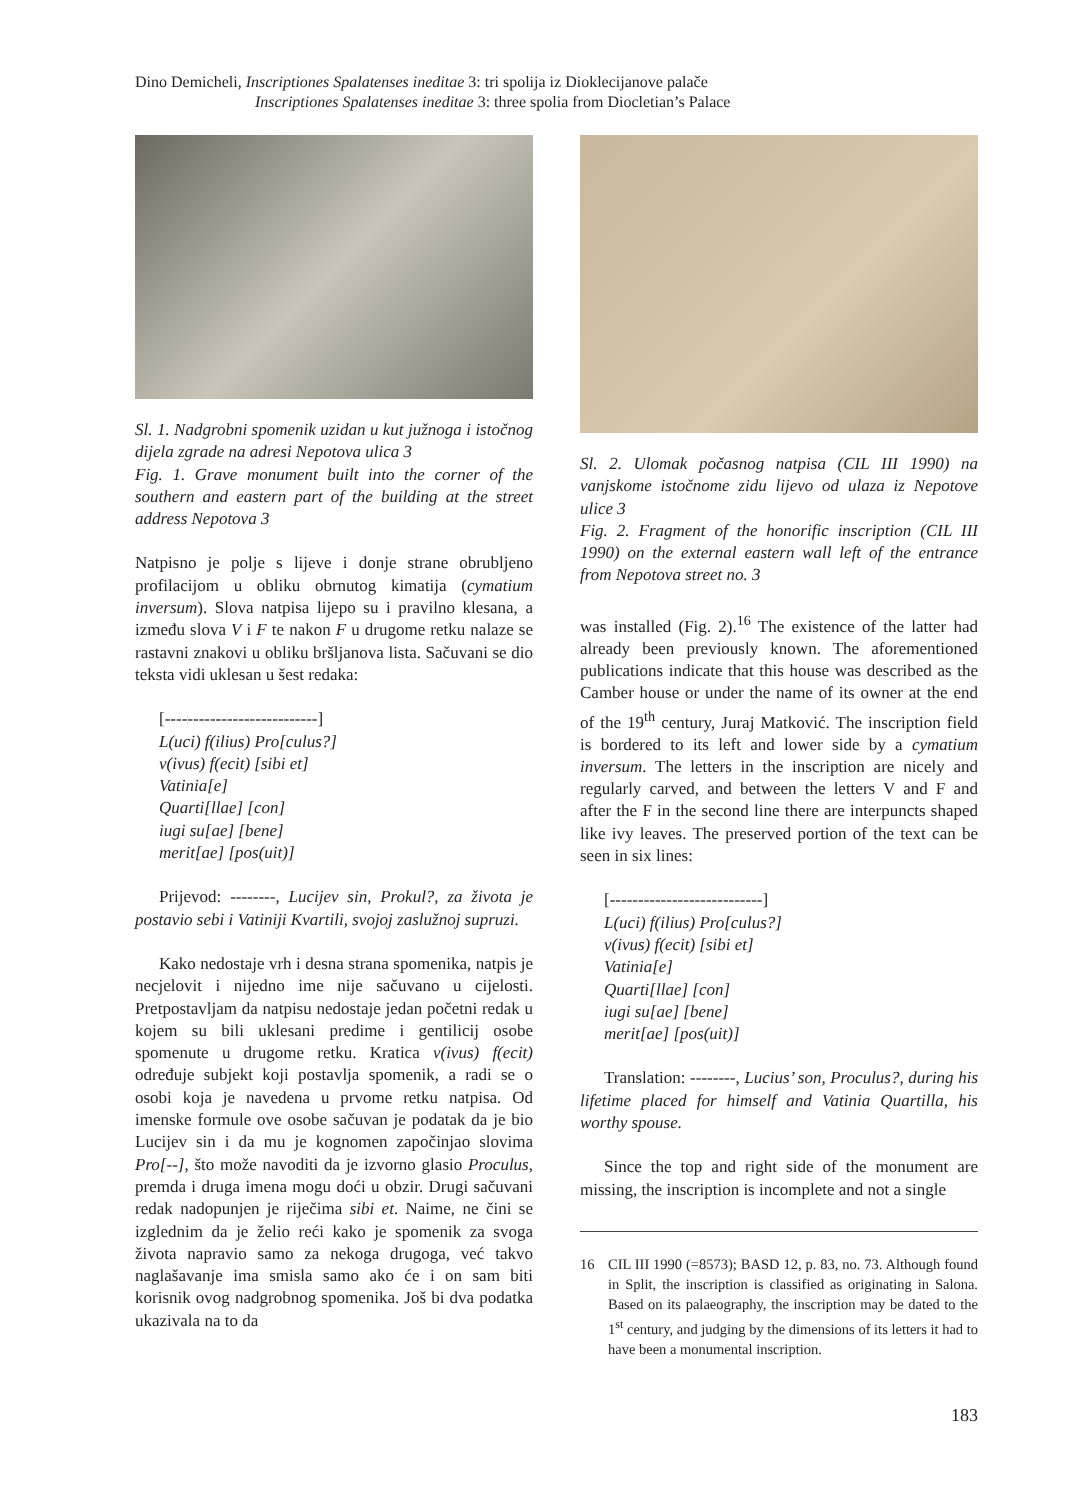Dino Demicheli, Inscriptiones Spalatenses ineditae 3: tri spolija iz Dioklecijanove palače
Inscriptiones Spalatenses ineditae 3: three spolia from Diocletian’s Palace
Sl. 1. Nadgrobni spomenik uzidan u kut južnoga i istočnog dijela zgrade na adresi Nepotova ulica 3
Fig. 1. Grave monument built into the corner of the southern and eastern part of the building at the street address Nepotova 3
Natpisno je polje s lijeve i donje strane obrubljeno profilacijom u obliku obrnutog kimatija (cymatium inversum). Slova natpisa lijepo su i pravilno klesana, a između slova V i F te nakon F u drugome retku nalaze se rastavni znakovi u obliku bršljanova lista. Sačuvani se dio teksta vidi uklesan u šest redaka:
[---------------------------]
L(uci) f(ilius) Pro[culus?]
v(ivus) f(ecit) [sibi et]
Vatinia[e]
Quarti[llae] [con]
iugi su[ae] [bene]
merit[ae] [pos(uit)]
Prijevod: --------, Lucijev sin, Prokul?, za života je postavio sebi i Vatiniji Kvartili, svojoj zaslužnoj supruzi.
Kako nedostaje vrh i desna strana spomenika, natpis je necjelovit i nijedno ime nije sačuvano u cijelosti. Pretpostavljam da natpisu nedostaje jedan početni redak u kojem su bili uklesani predime i gentilicij osobe spomenute u drugome retku. Kratica v(ivus) f(ecit) određuje subjekt koji postavlja spomenik, a radi se o osobi koja je navedena u prvome retku natpisa. Od imenske formule ove osobe sačuvan je podatak da je bio Lucijev sin i da mu je kognomen započinjao slovima Pro[--], što može navoditi da je izvorno glasio Proculus, premda i druga imena mogu doći u obzir. Drugi sačuvani redak nadopunjen je riječima sibi et. Naime, ne čini se izglednim da je želio reći kako je spomenik za svoga života napravio samo za nekoga drugoga, već takvo naglašavanje ima smisla samo ako će i on sam biti korisnik ovog nadgrobnog spomenika. Još bi dva podatka ukazivala na to da
Sl. 2. Ulomak počasnog natpisa (CIL III 1990) na vanjskome istočnome zidu lijevo od ulaza iz Nepotove ulice 3
Fig. 2. Fragment of the honorific inscription (CIL III 1990) on the external eastern wall left of the entrance from Nepotova street no. 3
was installed (Fig. 2).<sup>16</sup> The existence of the latter had already been previously known. The aforementioned publications indicate that this house was described as the Camber house or under the name of its owner at the end of the 19<sup>th</sup> century, Juraj Matković. The inscription field is bordered to its left and lower side by a cymatium inversum. The letters in the inscription are nicely and regularly carved, and between the letters V and F and after the F in the second line there are interpuncts shaped like ivy leaves. The preserved portion of the text can be seen in six lines:
[---------------------------]
L(uci) f(ilius) Pro[culus?]
v(ivus) f(ecit) [sibi et]
Vatinia[e]
Quarti[llae] [con]
iugi su[ae] [bene]
merit[ae] [pos(uit)]
Translation: --------, Lucius’ son, Proculus?, during his lifetime placed for himself and Vatinia Quartilla, his worthy spouse.
Since the top and right side of the monument are missing, the inscription is incomplete and not a single
16 CIL III 1990 (=8573); BASD 12, p. 83, no. 73. Although found in Split, the inscription is classified as originating in Salona. Based on its palaeography, the inscription may be dated to the 1<sup>st</sup> century, and judging by the dimensions of its letters it had to have been a monumental inscription.
183